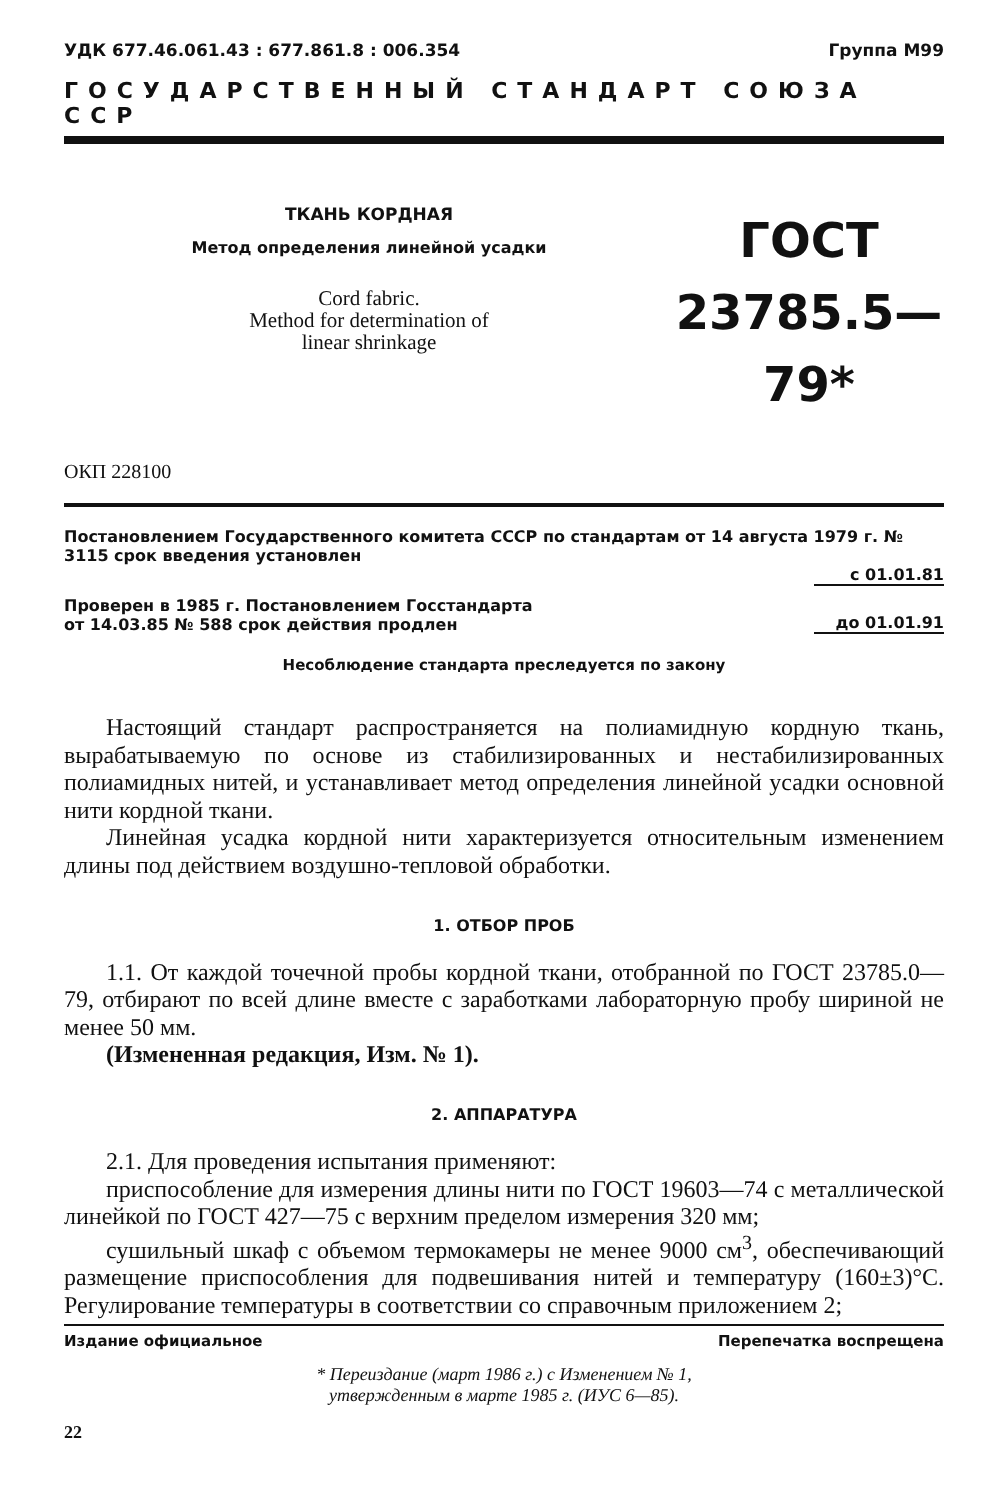УДК 677.46.061.43 : 677.861.8 : 006.354 Группа М99
ГОСУДАРСТВЕННЫЙ СТАНДАРТ СОЮЗА ССР
ТКАНЬ КОРДНАЯ
Метод определения линейной усадки
Cord fabric.
Method for determination of
linear shrinkage
ГОСТ
23785.5—79*
ОКП 228100
Постановлением Государственного комитета СССР по стандартам от 14 августа 1979 г. № 3115 срок введения установлен
с 01.01.81
Проверен в 1985 г. Постановлением Госстандарта
от 14.03.85 № 588 срок действия продлен до 01.01.91
Несоблюдение стандарта преследуется по закону
Настоящий стандарт распространяется на полиамидную кордную ткань, вырабатываемую по основе из стабилизированных и нестабилизированных полиамидных нитей, и устанавливает метод определения линейной усадки основной нити кордной ткани.
Линейная усадка кордной нити характеризуется относительным изменением длины под действием воздушно-тепловой обработки.
1. ОТБОР ПРОБ
1.1. От каждой точечной пробы кордной ткани, отобранной по ГОСТ 23785.0—79, отбирают по всей длине вместе с заработками лабораторную пробу шириной не менее 50 мм.
(Измененная редакция, Изм. № 1).
2. АППАРАТУРА
2.1. Для проведения испытания применяют:
приспособление для измерения длины нити по ГОСТ 19603—74 с металлической линейкой по ГОСТ 427—75 с верхним пределом измерения 320 мм;
сушильный шкаф с объемом термокамеры не менее 9000 см<sup>3</sup>, обеспечивающий размещение приспособления для подвешивания нитей и температуру (160±3)°С. Регулирование температуры в соответствии со справочным приложением 2;
Издание официальное Перепечатка воспрещена
* Переиздание (март 1986 г.) с Изменением № 1,
утвержденным в марте 1985 г. (ИУС 6—85).
22